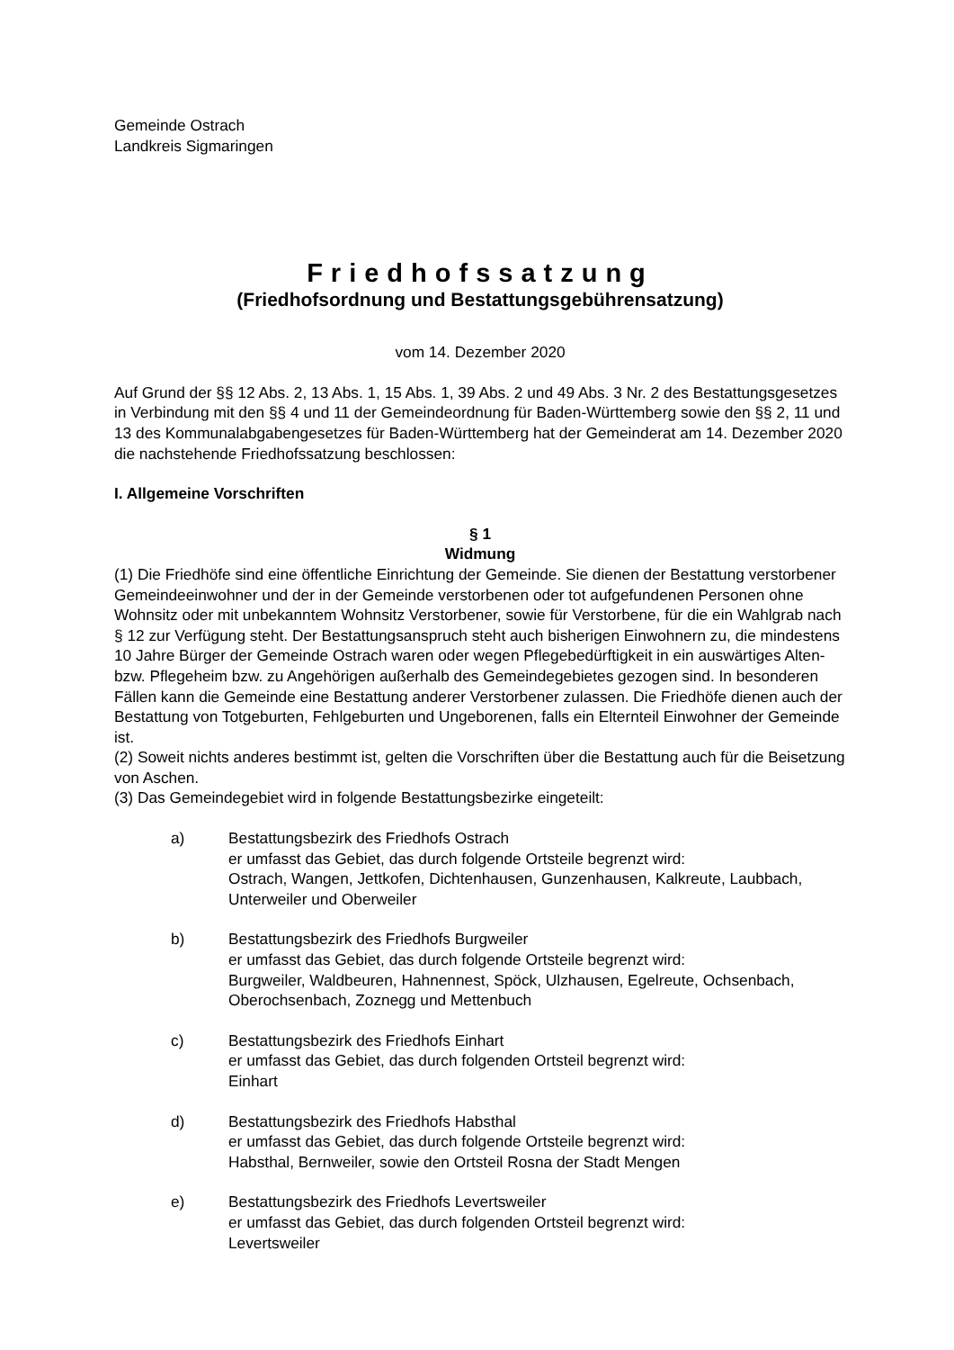Gemeinde Ostrach
Landkreis Sigmaringen
Friedhofssatzung
(Friedhofsordnung und Bestattungsgebührensatzung)
vom 14. Dezember 2020
Auf Grund der §§ 12 Abs. 2, 13 Abs. 1, 15 Abs. 1, 39 Abs. 2 und 49 Abs. 3 Nr. 2 des Bestattungsgesetzes in Verbindung mit den §§ 4 und 11 der Gemeindeordnung für Baden-Württemberg sowie den §§ 2, 11 und 13 des Kommunalabgabengesetzes für Baden-Württemberg hat der Gemeinderat am 14. Dezember 2020 die nachstehende Friedhofssatzung beschlossen:
I. Allgemeine Vorschriften
§ 1
Widmung
(1) Die Friedhöfe sind eine öffentliche Einrichtung der Gemeinde. Sie dienen der Bestattung verstorbener Gemeindeeinwohner und der in der Gemeinde verstorbenen oder tot aufgefundenen Personen ohne Wohnsitz oder mit unbekanntem Wohnsitz Verstorbener, sowie für Verstorbene, für die ein Wahlgrab nach § 12 zur Verfügung steht. Der Bestattungsanspruch steht auch bisherigen Einwohnern zu, die mindestens 10 Jahre Bürger der Gemeinde Ostrach waren oder wegen Pflegebedürftigkeit in ein auswärtiges Alten- bzw. Pflegeheim bzw. zu Angehörigen außerhalb des Gemeindegebietes gezogen sind. In besonderen Fällen kann die Gemeinde eine Bestattung anderer Verstorbener zulassen. Die Friedhöfe dienen auch der Bestattung von Totgeburten, Fehlgeburten und Ungeborenen, falls ein Elternteil Einwohner der Gemeinde ist.
(2) Soweit nichts anderes bestimmt ist, gelten die Vorschriften über die Bestattung auch für die Beisetzung von Aschen.
(3) Das Gemeindegebiet wird in folgende Bestattungsbezirke eingeteilt:
a) Bestattungsbezirk des Friedhofs Ostrach
er umfasst das Gebiet, das durch folgende Ortsteile begrenzt wird:
Ostrach, Wangen, Jettkofen, Dichtenhausen, Gunzenhausen, Kalkreute, Laubbach, Unterweiler und Oberweiler
b) Bestattungsbezirk des Friedhofs Burgweiler
er umfasst das Gebiet, das durch folgende Ortsteile begrenzt wird:
Burgweiler, Waldbeuren, Hahnennest, Spöck, Ulzhausen, Egelreute, Ochsenbach, Oberochsenbach, Zoznegg und Mettenbuch
c) Bestattungsbezirk des Friedhofs Einhart
er umfasst das Gebiet, das durch folgenden Ortsteil begrenzt wird:
Einhart
d) Bestattungsbezirk des Friedhofs Habsthal
er umfasst das Gebiet, das durch folgende Ortsteile begrenzt wird:
Habsthal, Bernweiler, sowie den Ortsteil Rosna der Stadt Mengen
e) Bestattungsbezirk des Friedhofs Levertsweiler
er umfasst das Gebiet, das durch folgenden Ortsteil begrenzt wird:
Levertsweiler